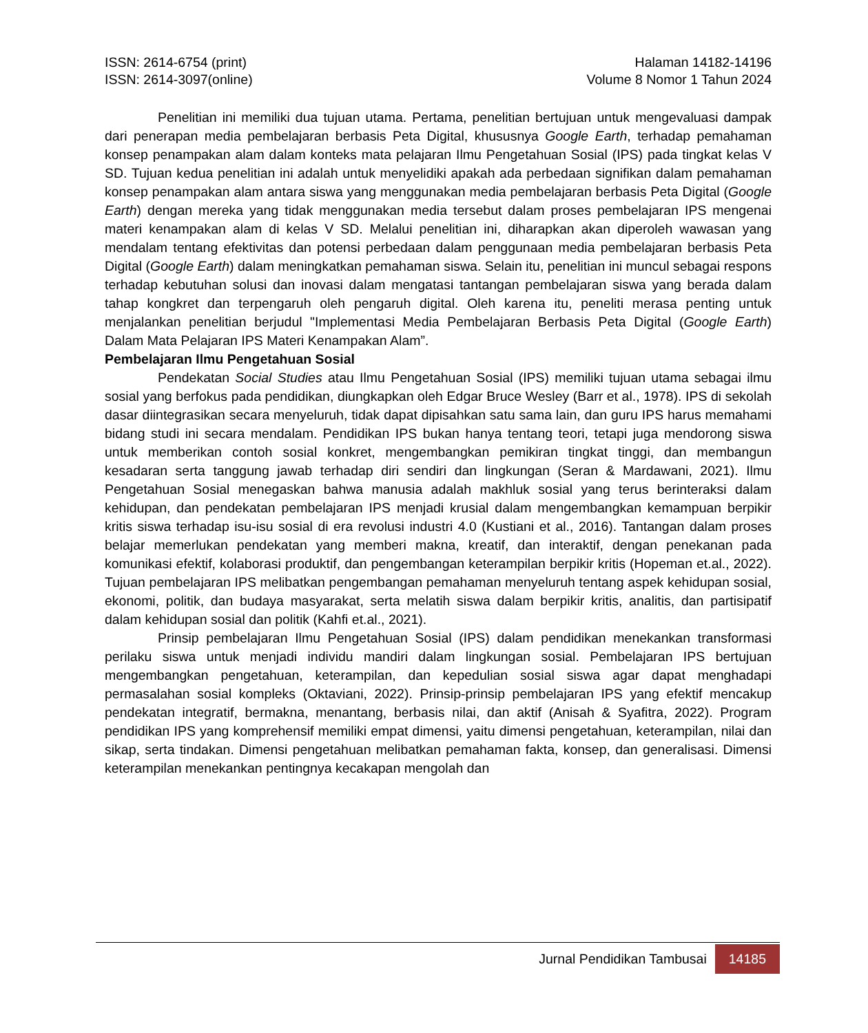ISSN: 2614-6754 (print)
ISSN: 2614-3097(online)
Halaman 14182-14196
Volume 8 Nomor 1 Tahun 2024
Penelitian ini memiliki dua tujuan utama. Pertama, penelitian bertujuan untuk mengevaluasi dampak dari penerapan media pembelajaran berbasis Peta Digital, khususnya Google Earth, terhadap pemahaman konsep penampakan alam dalam konteks mata pelajaran Ilmu Pengetahuan Sosial (IPS) pada tingkat kelas V SD. Tujuan kedua penelitian ini adalah untuk menyelidiki apakah ada perbedaan signifikan dalam pemahaman konsep penampakan alam antara siswa yang menggunakan media pembelajaran berbasis Peta Digital (Google Earth) dengan mereka yang tidak menggunakan media tersebut dalam proses pembelajaran IPS mengenai materi kenampakan alam di kelas V SD. Melalui penelitian ini, diharapkan akan diperoleh wawasan yang mendalam tentang efektivitas dan potensi perbedaan dalam penggunaan media pembelajaran berbasis Peta Digital (Google Earth) dalam meningkatkan pemahaman siswa. Selain itu, penelitian ini muncul sebagai respons terhadap kebutuhan solusi dan inovasi dalam mengatasi tantangan pembelajaran siswa yang berada dalam tahap kongkret dan terpengaruh oleh pengaruh digital. Oleh karena itu, peneliti merasa penting untuk menjalankan penelitian berjudul "Implementasi Media Pembelajaran Berbasis Peta Digital (Google Earth) Dalam Mata Pelajaran IPS Materi Kenampakan Alam”.
Pembelajaran Ilmu Pengetahuan Sosial
Pendekatan Social Studies atau Ilmu Pengetahuan Sosial (IPS) memiliki tujuan utama sebagai ilmu sosial yang berfokus pada pendidikan, diungkapkan oleh Edgar Bruce Wesley (Barr et al., 1978). IPS di sekolah dasar diintegrasikan secara menyeluruh, tidak dapat dipisahkan satu sama lain, dan guru IPS harus memahami bidang studi ini secara mendalam. Pendidikan IPS bukan hanya tentang teori, tetapi juga mendorong siswa untuk memberikan contoh sosial konkret, mengembangkan pemikiran tingkat tinggi, dan membangun kesadaran serta tanggung jawab terhadap diri sendiri dan lingkungan (Seran & Mardawani, 2021). Ilmu Pengetahuan Sosial menegaskan bahwa manusia adalah makhluk sosial yang terus berinteraksi dalam kehidupan, dan pendekatan pembelajaran IPS menjadi krusial dalam mengembangkan kemampuan berpikir kritis siswa terhadap isu-isu sosial di era revolusi industri 4.0 (Kustiani et al., 2016). Tantangan dalam proses belajar memerlukan pendekatan yang memberi makna, kreatif, dan interaktif, dengan penekanan pada komunikasi efektif, kolaborasi produktif, dan pengembangan keterampilan berpikir kritis (Hopeman et.al., 2022). Tujuan pembelajaran IPS melibatkan pengembangan pemahaman menyeluruh tentang aspek kehidupan sosial, ekonomi, politik, dan budaya masyarakat, serta melatih siswa dalam berpikir kritis, analitis, dan partisipatif dalam kehidupan sosial dan politik (Kahfi et.al., 2021).
Prinsip pembelajaran Ilmu Pengetahuan Sosial (IPS) dalam pendidikan menekankan transformasi perilaku siswa untuk menjadi individu mandiri dalam lingkungan sosial. Pembelajaran IPS bertujuan mengembangkan pengetahuan, keterampilan, dan kepedulian sosial siswa agar dapat menghadapi permasalahan sosial kompleks (Oktaviani, 2022). Prinsip-prinsip pembelajaran IPS yang efektif mencakup pendekatan integratif, bermakna, menantang, berbasis nilai, dan aktif (Anisah & Syafitra, 2022). Program pendidikan IPS yang komprehensif memiliki empat dimensi, yaitu dimensi pengetahuan, keterampilan, nilai dan sikap, serta tindakan. Dimensi pengetahuan melibatkan pemahaman fakta, konsep, dan generalisasi. Dimensi keterampilan menekankan pentingnya kecakapan mengolah dan
Jurnal Pendidikan Tambusai
14185